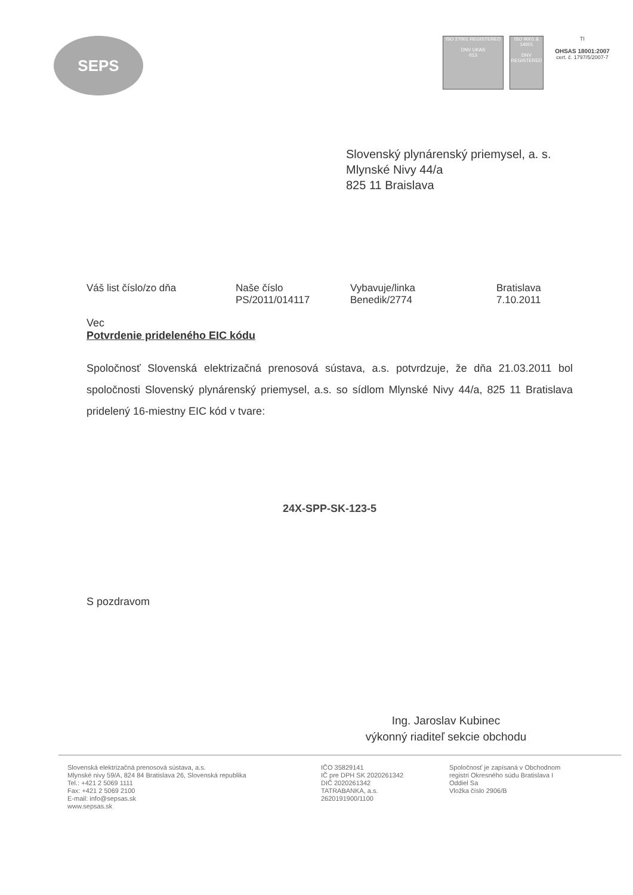SEPS
ISO 27001 REGISTERED
DNV UKAS
013
ISO 9001 & 14001
DNV
REGISTERED
TI
OHSAS 18001:2007
cert. č. 1797/5/2007-7
Slovenský plynárenský priemysel, a. s.
Mlynské Nivy 44/a
825 11 Braislava
| Váš list číslo/zo dňa | Naše číslo | Vybavuje/linka | Bratislava |
| | PS/2011/014117 | Benedik/2774 | 7.10.2011 |
Vec
Potvrdenie prideleného EIC kódu
Spoločnosť Slovenská elektrizačná prenosová sústava, a.s. potvrdzuje, že dňa 21.03.2011 bol spoločnosti Slovenský plynárenský priemysel, a.s. so sídlom Mlynské Nivy 44/a, 825 11 Bratislava pridelený 16-miestny EIC kód v tvare:
24X-SPP-SK-123-5
S pozdravom
Ing. Jaroslav Kubinec
výkonný riaditeľ sekcie obchodu
Slovenská elektrizačná prenosová sústava, a.s.
Mlynské nivy 59/A, 824 84 Bratislava 26, Slovenská republika
Tel.: +421 2 5069 1111
Fax: +421 2 5069 2100
E-mail: info@sepsas.sk
www.sepsas.sk
IČO 35829141
IČ pre DPH SK 2020261342
DIČ 2020261342
TATRABANKA, a.s.
2620191900/1100
Spoločnosť je zapísaná v Obchodnom
registri Okresného súdu Bratislava I
Oddiel Sa
Vložka číslo 2906/B